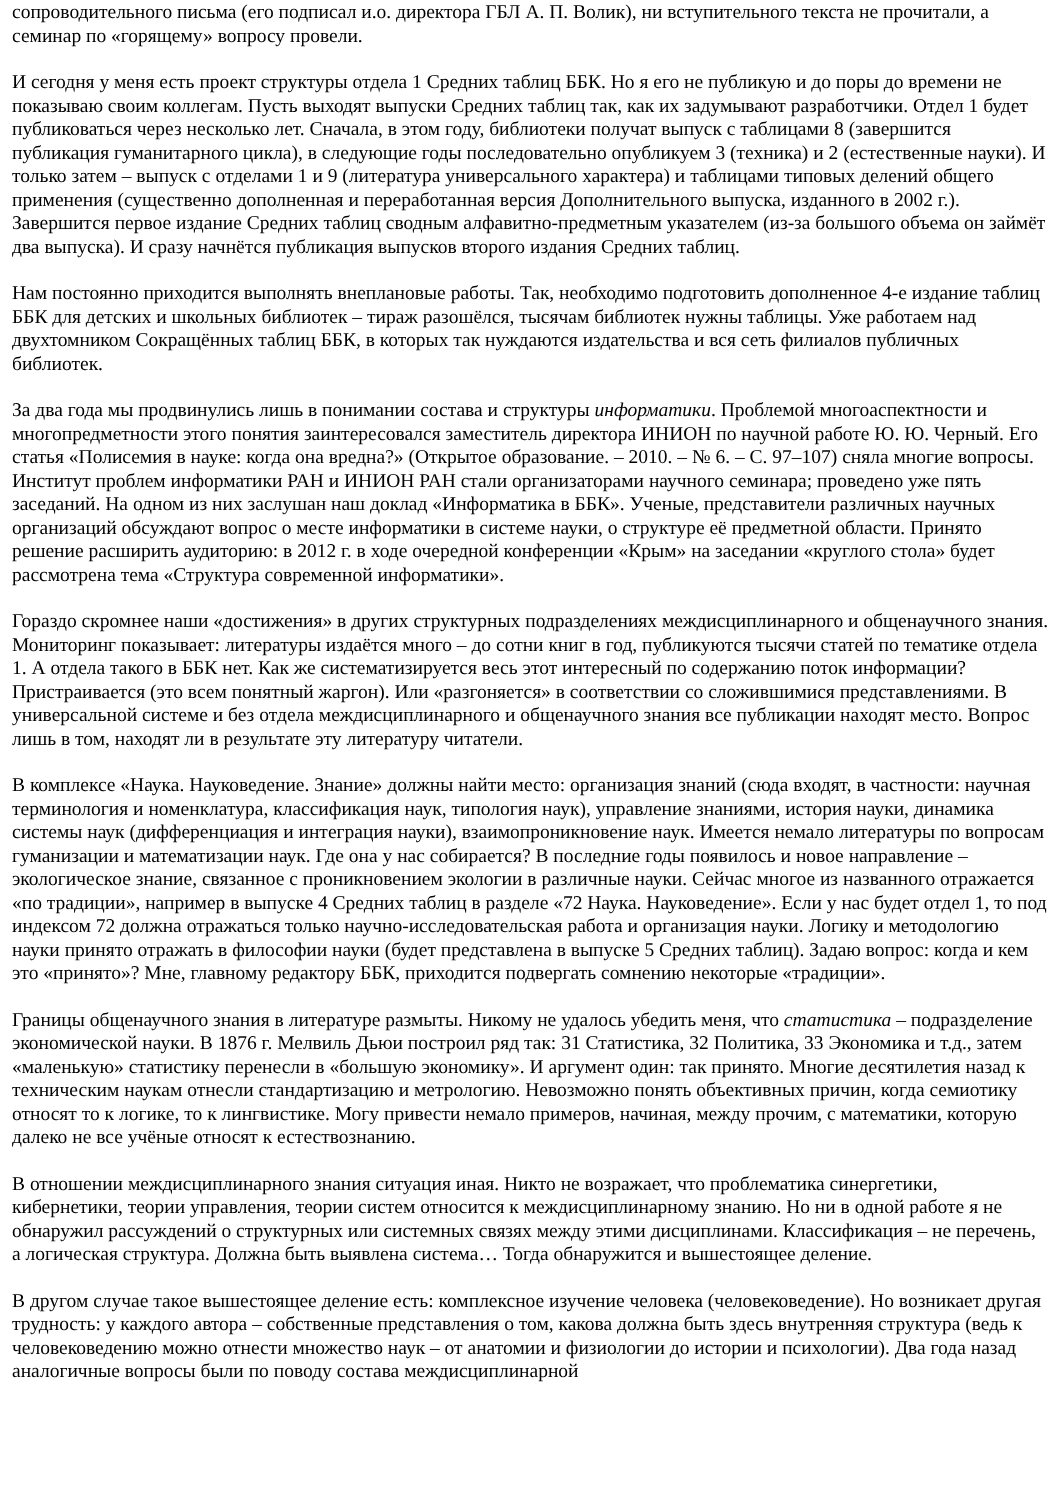сопроводительного письма (его подписал и.о. директора ГБЛ А. П. Волик), ни вступительного текста не прочитали, а семинар по «горящему» вопросу провели.
И сегодня у меня есть проект структуры отдела 1 Средних таблиц ББК. Но я его не публикую и до поры до времени не показываю своим коллегам. Пусть выходят выпуски Средних таблиц так, как их задумывают разработчики. Отдел 1 будет публиковаться через несколько лет. Сначала, в этом году, библиотеки получат выпуск с таблицами 8 (завершится публикация гуманитарного цикла), в следующие годы последовательно опубликуем 3 (техника) и 2 (естественные науки). И только затем – выпуск с отделами 1 и 9 (литература универсального характера) и таблицами типовых делений общего применения (существенно дополненная и переработанная версия Дополнительного выпуска, изданного в 2002 г.). Завершится первое издание Средних таблиц сводным алфавитно-предметным указателем (из-за большого объема он займёт два выпуска). И сразу начнётся публикация выпусков второго издания Средних таблиц.
Нам постоянно приходится выполнять внеплановые работы. Так, необходимо подготовить дополненное 4-е издание таблиц ББК для детских и школьных библиотек – тираж разошёлся, тысячам библиотек нужны таблицы. Уже работаем над двухтомником Сокращённых таблиц ББК, в которых так нуждаются издательства и вся сеть филиалов публичных библиотек.
За два года мы продвинулись лишь в понимании состава и структуры информатики. Проблемой многоаспектности и многопредметности этого понятия заинтересовался заместитель директора ИНИОН по научной работе Ю. Ю. Черный. Его статья «Полисемия в науке: когда она вредна?» (Открытое образование. – 2010. – № 6. – С. 97–107) сняла многие вопросы. Институт проблем информатики РАН и ИНИОН РАН стали организаторами научного семинара; проведено уже пять заседаний. На одном из них заслушан наш доклад «Информатика в ББК». Ученые, представители различных научных организаций обсуждают вопрос о месте информатики в системе науки, о структуре её предметной области. Принято решение расширить аудиторию: в 2012 г. в ходе очередной конференции «Крым» на заседании «круглого стола» будет рассмотрена тема «Структура современной информатики».
Гораздо скромнее наши «достижения» в других структурных подразделениях междисциплинарного и общенаучного знания. Мониторинг показывает: литературы издаётся много – до сотни книг в год, публикуются тысячи статей по тематике отдела 1. А отдела такого в ББК нет. Как же систематизируется весь этот интересный по содержанию поток информации? Пристраивается (это всем понятный жаргон). Или «разгоняется» в соответствии со сложившимися представлениями. В универсальной системе и без отдела междисциплинарного и общенаучного знания все публикации находят место. Вопрос лишь в том, находят ли в результате эту литературу читатели.
В комплексе «Наука. Науковедение. Знание» должны найти место: организация знаний (сюда входят, в частности: научная терминология и номенклатура, классификация наук, типология наук), управление знаниями, история науки, динамика системы наук (дифференциация и интеграция науки), взаимопроникновение наук. Имеется немало литературы по вопросам гуманизации и математизации наук. Где она у нас собирается? В последние годы появилось и новое направление – экологическое знание, связанное с проникновением экологии в различные науки. Сейчас многое из названного отражается «по традиции», например в выпуске 4 Средних таблиц в разделе «72 Наука. Науковедение». Если у нас будет отдел 1, то под индексом 72 должна отражаться только научно-исследовательская работа и организация науки. Логику и методологию науки принято отражать в философии науки (будет представлена в выпуске 5 Средних таблиц). Задаю вопрос: когда и кем это «принято»? Мне, главному редактору ББК, приходится подвергать сомнению некоторые «традиции».
Границы общенаучного знания в литературе размыты. Никому не удалось убедить меня, что статистика – подразделение экономической науки. В 1876 г. Мелвиль Дьюи построил ряд так: 31 Статистика, 32 Политика, 33 Экономика и т.д., затем «маленькую» статистику перенесли в «большую экономику». И аргумент один: так принято. Многие десятилетия назад к техническим наукам отнесли стандартизацию и метрологию. Невозможно понять объективных причин, когда семиотику относят то к логике, то к лингвистике. Могу привести немало примеров, начиная, между прочим, с математики, которую далеко не все учёные относят к естествознанию.
В отношении междисциплинарного знания ситуация иная. Никто не возражает, что проблематика синергетики, кибернетики, теории управления, теории систем относится к междисциплинарному знанию. Но ни в одной работе я не обнаружил рассуждений о структурных или системных связях между этими дисциплинами. Классификация – не перечень, а логическая структура. Должна быть выявлена система… Тогда обнаружится и вышестоящее деление.
В другом случае такое вышестоящее деление есть: комплексное изучение человека (человековедение). Но возникает другая трудность: у каждого автора – собственные представления о том, какова должна быть здесь внутренняя структура (ведь к человековедению можно отнести множество наук – от анатомии и физиологии до истории и психологии). Два года назад аналогичные вопросы были по поводу состава междисциплинарной